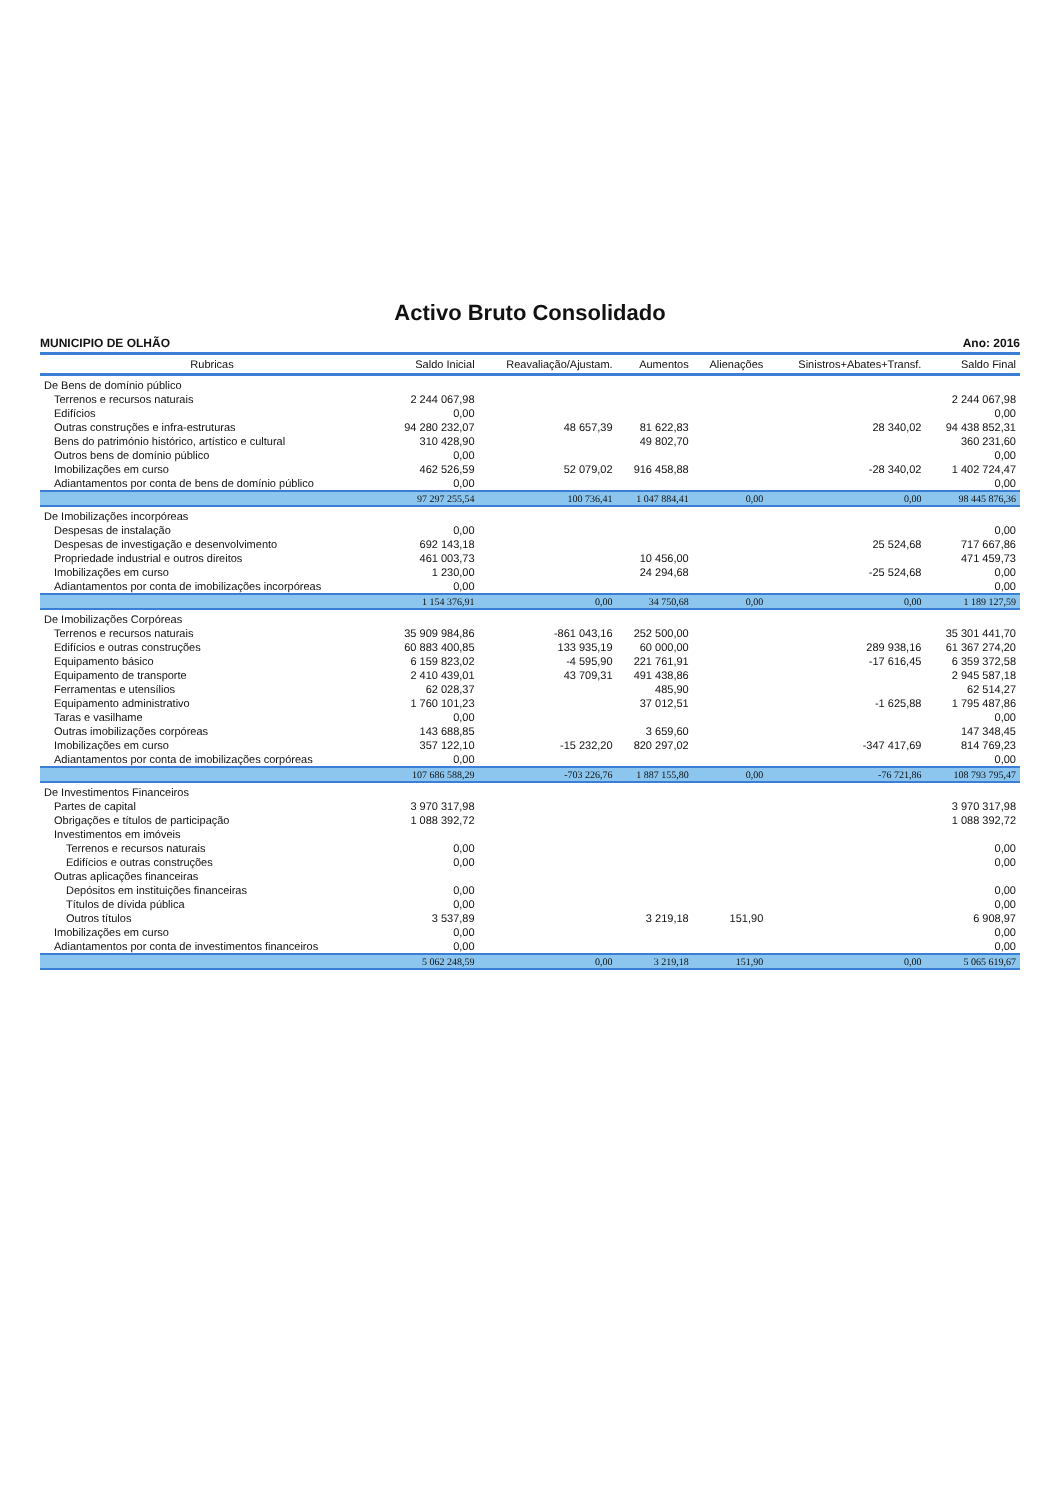Activo Bruto Consolidado
MUNICIPIO DE OLHÃO Ano: 2016
| Rubricas | Saldo Inicial | Reavaliação/Ajustam. | Aumentos | Alienações | Sinistros+Abates+Transf. | Saldo Final |
| --- | --- | --- | --- | --- | --- | --- |
| De Bens de domínio público | | | | | | |
| Terrenos e recursos naturais | 2 244 067,98 | | | | | 2 244 067,98 |
| Edifícios | 0,00 | | | | | 0,00 |
| Outras construções e infra-estruturas | 94 280 232,07 | 48 657,39 | 81 622,83 | | 28 340,02 | 94 438 852,31 |
| Bens do património histórico, artístico e cultural | 310 428,90 | | 49 802,70 | | | 360 231,60 |
| Outros bens de domínio público | 0,00 | | | | | 0,00 |
| Imobilizações em curso | 462 526,59 | 52 079,02 | 916 458,88 | | -28 340,02 | 1 402 724,47 |
| Adiantamentos por conta de bens de domínio público | 0,00 | | | | | 0,00 |
| | 97 297 255,54 | 100 736,41 | 1 047 884,41 | 0,00 | 0,00 | 98 445 876,36 |
| De Imobilizações incorpóreas | | | | | | |
| Despesas de instalação | 0,00 | | | | | 0,00 |
| Despesas de investigação e desenvolvimento | 692 143,18 | | | | 25 524,68 | 717 667,86 |
| Propriedade industrial e outros direitos | 461 003,73 | | 10 456,00 | | | 471 459,73 |
| Imobilizações em curso | 1 230,00 | | 24 294,68 | | -25 524,68 | 0,00 |
| Adiantamentos por conta de imobilizações incorpóreas | 0,00 | | | | | 0,00 |
| | 1 154 376,91 | 0,00 | 34 750,68 | 0,00 | 0,00 | 1 189 127,59 |
| De Imobilizações Corpóreas | | | | | | |
| Terrenos e recursos naturais | 35 909 984,86 | -861 043,16 | 252 500,00 | | | 35 301 441,70 |
| Edifícios e outras construções | 60 883 400,85 | 133 935,19 | 60 000,00 | | 289 938,16 | 61 367 274,20 |
| Equipamento básico | 6 159 823,02 | -4 595,90 | 221 761,91 | | -17 616,45 | 6 359 372,58 |
| Equipamento de transporte | 2 410 439,01 | 43 709,31 | 491 438,86 | | | 2 945 587,18 |
| Ferramentas e utensílios | 62 028,37 | | 485,90 | | | 62 514,27 |
| Equipamento administrativo | 1 760 101,23 | | 37 012,51 | | -1 625,88 | 1 795 487,86 |
| Taras e vasilhame | 0,00 | | | | | 0,00 |
| Outras imobilizações corpóreas | 143 688,85 | | 3 659,60 | | | 147 348,45 |
| Imobilizações em curso | 357 122,10 | -15 232,20 | 820 297,02 | | -347 417,69 | 814 769,23 |
| Adiantamentos por conta de imobilizações corpóreas | 0,00 | | | | | 0,00 |
| | 107 686 588,29 | -703 226,76 | 1 887 155,80 | 0,00 | -76 721,86 | 108 793 795,47 |
| De Investimentos Financeiros | | | | | | |
| Partes de capital | 3 970 317,98 | | | | | 3 970 317,98 |
| Obrigações e títulos de participação | 1 088 392,72 | | | | | 1 088 392,72 |
| Investimentos em imóveis | | | | | | |
| Terrenos e recursos naturais | 0,00 | | | | | 0,00 |
| Edifícios e outras construções | 0,00 | | | | | 0,00 |
| Outras aplicações financeiras | | | | | | |
| Depósitos em instituições financeiras | 0,00 | | | | | 0,00 |
| Títulos de dívida pública | 0,00 | | | | | 0,00 |
| Outros títulos | 3 537,89 | | 3 219,18 | 151,90 | | 6 908,97 |
| Imobilizações em curso | 0,00 | | | | | 0,00 |
| Adiantamentos por conta de investimentos financeiros | 0,00 | | | | | 0,00 |
| | 5 062 248,59 | 0,00 | 3 219,18 | 151,90 | 0,00 | 5 065 619,67 |